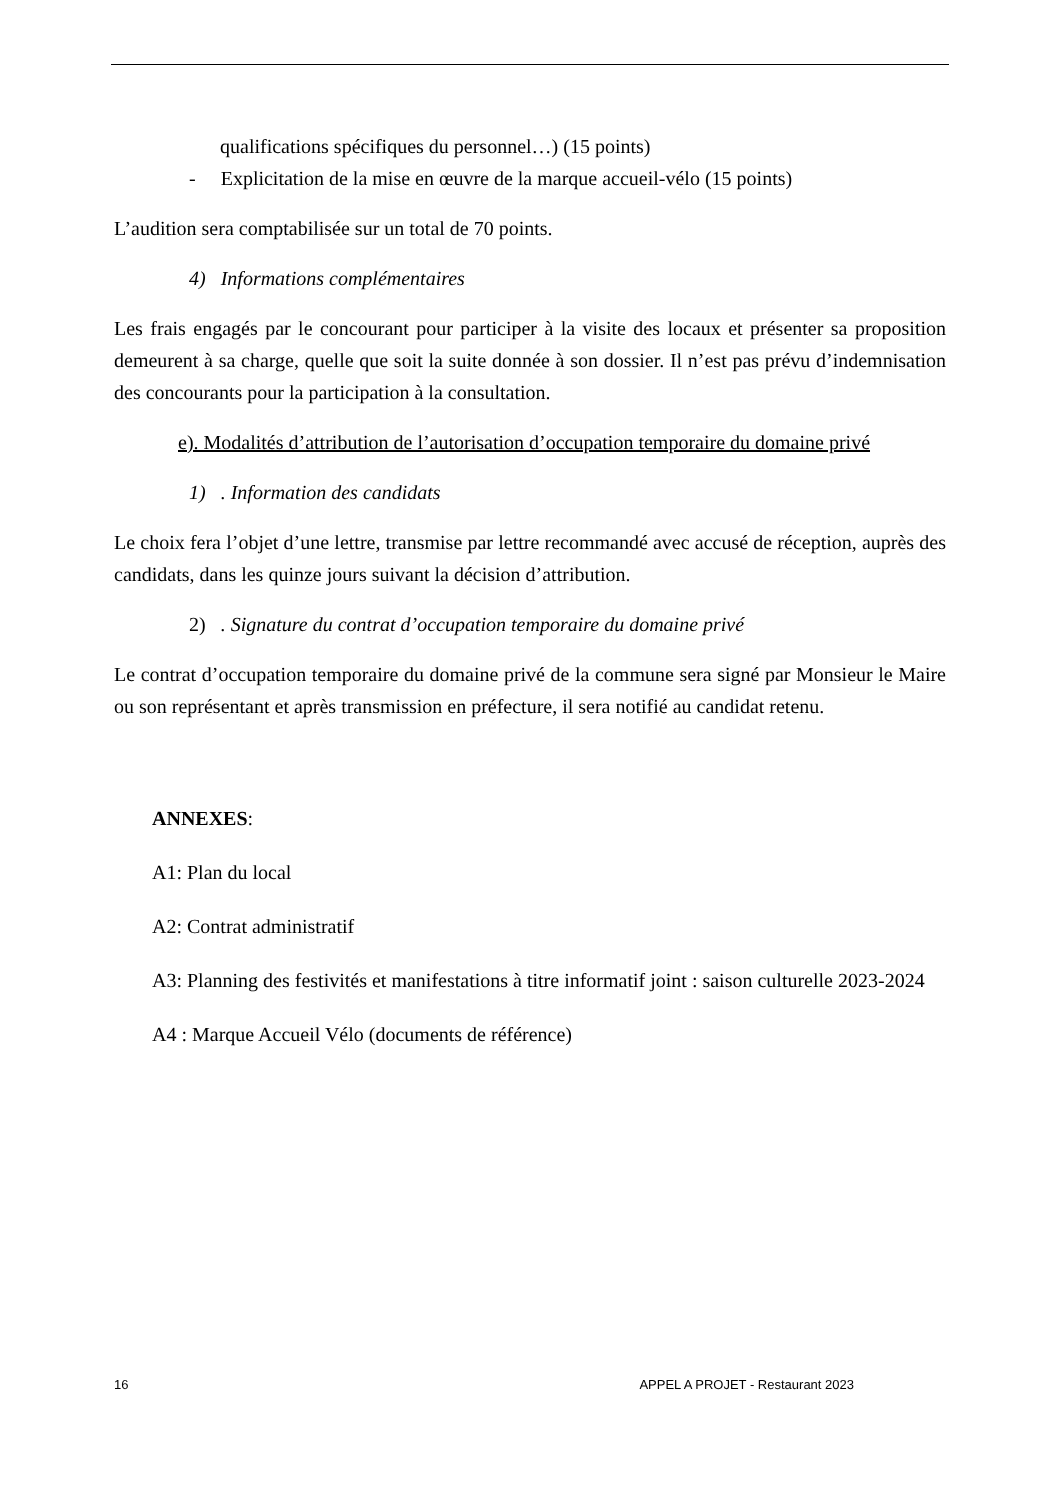qualifications spécifiques du personnel…) (15 points)
- Explicitation de la mise en œuvre de la marque accueil-vélo (15 points)
L’audition sera comptabilisée sur un total de 70 points.
4) Informations complémentaires
Les frais engagés par le concourant pour participer à la visite des locaux et présenter sa proposition demeurent à sa charge, quelle que soit la suite donnée à son dossier. Il n’est pas prévu d’indemnisation des concourants pour la participation à la consultation.
e). Modalités d’attribution de l’autorisation d’occupation temporaire du domaine privé
1) . Information des candidats
Le choix fera l’objet d’une lettre, transmise par lettre recommandé avec accusé de réception, auprès des candidats, dans les quinze jours suivant la décision d’attribution.
2) . Signature du contrat d’occupation temporaire du domaine privé
Le contrat d’occupation temporaire du domaine privé de la commune sera signé par Monsieur le Maire ou son représentant et après transmission en préfecture, il sera notifié au candidat retenu.
ANNEXES:
A1: Plan du local
A2: Contrat administratif
A3: Planning des festivités et manifestations à titre informatif joint : saison culturelle 2023-2024
A4 : Marque Accueil Vélo (documents de référence)
16 APPEL A PROJET - Restaurant 2023